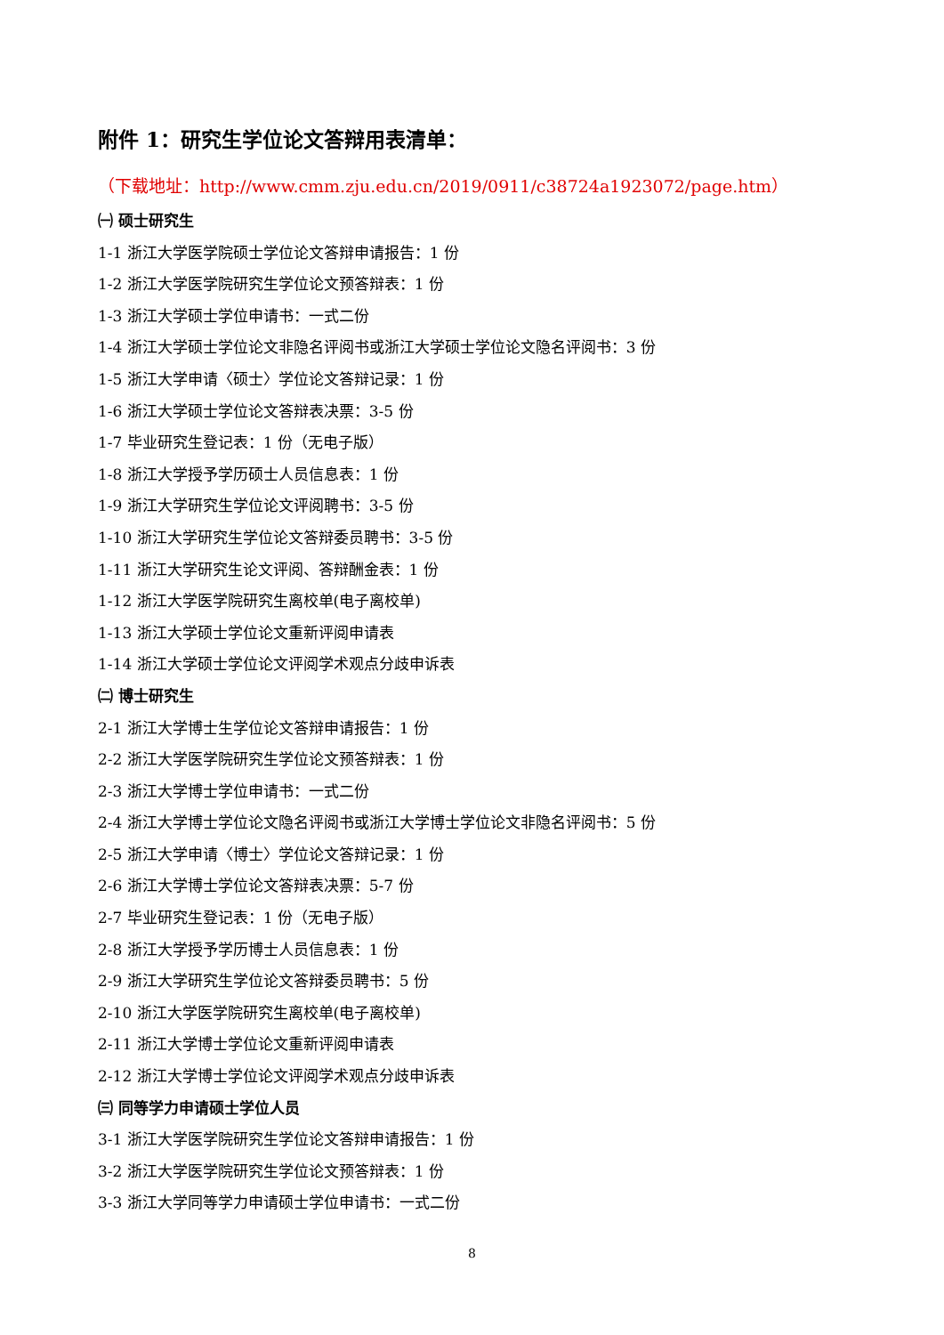附件 1：研究生学位论文答辩用表清单：
（下载地址：http://www.cmm.zju.edu.cn/2019/0911/c38724a1923072/page.htm）
㈠ 硕士研究生
1-1 浙江大学医学院硕士学位论文答辩申请报告：1 份
1-2 浙江大学医学院研究生学位论文预答辩表：1 份
1-3 浙江大学硕士学位申请书：一式二份
1-4 浙江大学硕士学位论文非隐名评阅书或浙江大学硕士学位论文隐名评阅书：3 份
1-5 浙江大学申请〈硕士〉学位论文答辩记录：1 份
1-6 浙江大学硕士学位论文答辩表决票：3-5 份
1-7 毕业研究生登记表：1 份（无电子版）
1-8 浙江大学授予学历硕士人员信息表：1 份
1-9 浙江大学研究生学位论文评阅聘书：3-5 份
1-10 浙江大学研究生学位论文答辩委员聘书：3-5 份
1-11 浙江大学研究生论文评阅、答辩酬金表：1 份
1-12 浙江大学医学院研究生离校单(电子离校单)
1-13 浙江大学硕士学位论文重新评阅申请表
1-14 浙江大学硕士学位论文评阅学术观点分歧申诉表
㈡ 博士研究生
2-1 浙江大学博士生学位论文答辩申请报告：1 份
2-2 浙江大学医学院研究生学位论文预答辩表：1 份
2-3 浙江大学博士学位申请书：一式二份
2-4 浙江大学博士学位论文隐名评阅书或浙江大学博士学位论文非隐名评阅书：5 份
2-5 浙江大学申请〈博士〉学位论文答辩记录：1 份
2-6 浙江大学博士学位论文答辩表决票：5-7 份
2-7 毕业研究生登记表：1 份（无电子版）
2-8 浙江大学授予学历博士人员信息表：1 份
2-9 浙江大学研究生学位论文答辩委员聘书：5 份
2-10 浙江大学医学院研究生离校单(电子离校单)
2-11 浙江大学博士学位论文重新评阅申请表
2-12 浙江大学博士学位论文评阅学术观点分歧申诉表
㈢ 同等学力申请硕士学位人员
3-1 浙江大学医学院研究生学位论文答辩申请报告：1 份
3-2 浙江大学医学院研究生学位论文预答辩表：1 份
3-3 浙江大学同等学力申请硕士学位申请书：一式二份
8